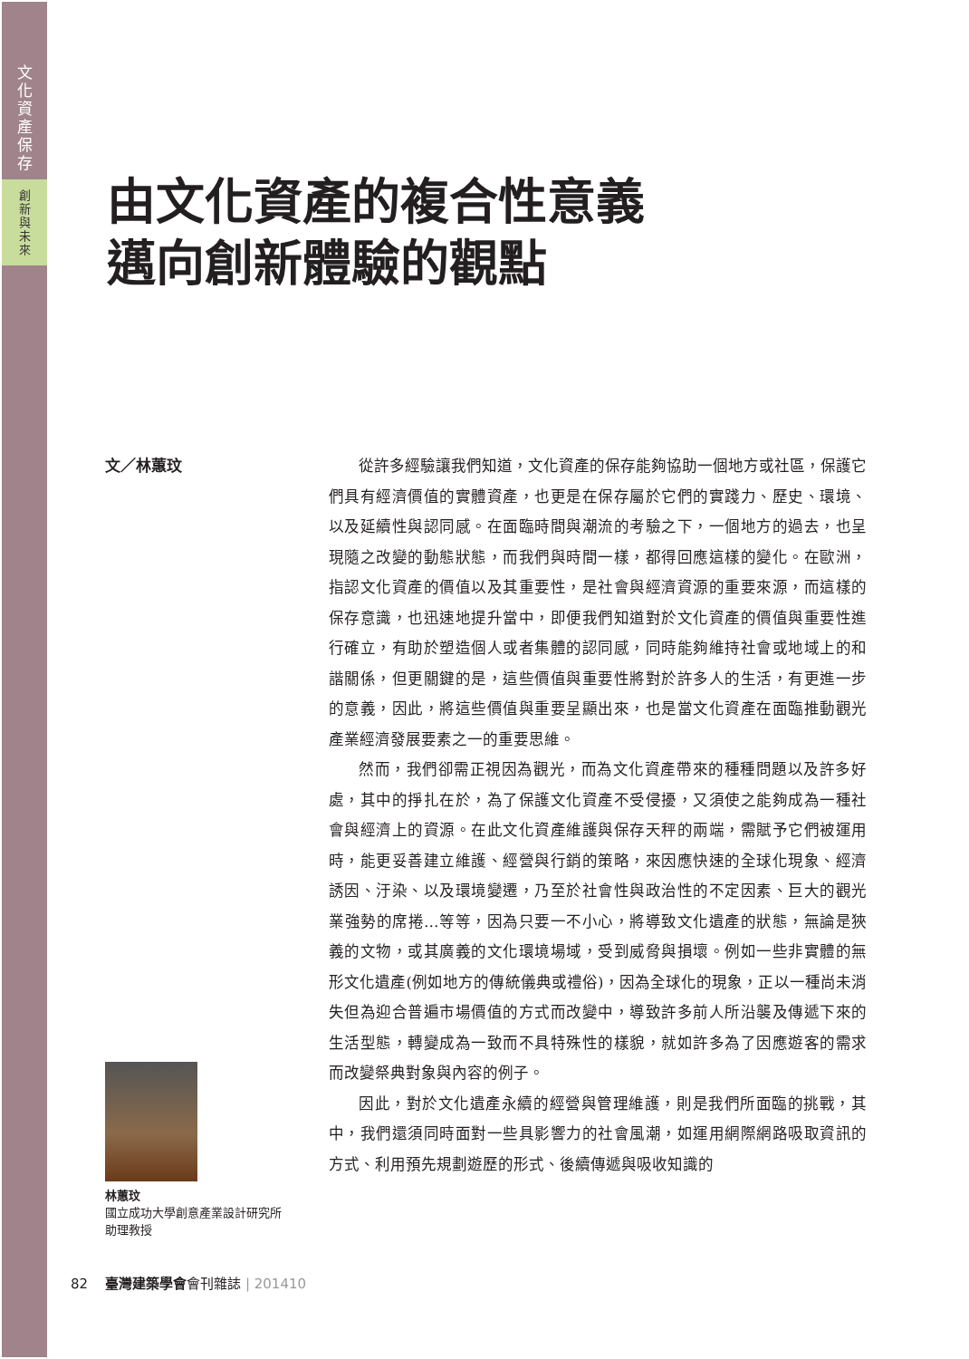文
化
資
產
保
存
創
新
與
未
來
由文化資產的複合性意義
邁向創新體驗的觀點
文／林蕙玟
從許多經驗讓我們知道，文化資產的保存能夠協助一個地方或社區，保護它們具有經濟價值的實體資產，也更是在保存屬於它們的實踐力、歷史、環境、以及延續性與認同感。在面臨時間與潮流的考驗之下，一個地方的過去，也呈現隨之改變的動態狀態，而我們與時間一樣，都得回應這樣的變化。在歐洲，指認文化資產的價值以及其重要性，是社會與經濟資源的重要來源，而這樣的保存意識，也迅速地提升當中，即便我們知道對於文化資產的價值與重要性進行確立，有助於塑造個人或者集體的認同感，同時能夠維持社會或地域上的和諧關係，但更關鍵的是，這些價值與重要性將對於許多人的生活，有更進一步的意義，因此，將這些價值與重要呈顯出來，也是當文化資產在面臨推動觀光產業經濟發展要素之一的重要思維。
然而，我們卻需正視因為觀光，而為文化資產帶來的種種問題以及許多好處，其中的掙扎在於，為了保護文化資產不受侵擾，又須使之能夠成為一種社會與經濟上的資源。在此文化資產維護與保存天秤的兩端，需賦予它們被運用時，能更妥善建立維護、經營與行銷的策略，來因應快速的全球化現象、經濟誘因、汙染、以及環境變遷，乃至於社會性與政治性的不定因素、巨大的觀光業強勢的席捲…等等，因為只要一不小心，將導致文化遺產的狀態，無論是狹義的文物，或其廣義的文化環境場域，受到威脅與損壞。例如一些非實體的無形文化遺產(例如地方的傳統儀典或禮俗)，因為全球化的現象，正以一種尚未消失但為迎合普遍市場價值的方式而改變中，導致許多前人所沿襲及傳遞下來的生活型態，轉變成為一致而不具特殊性的樣貌，就如許多為了因應遊客的需求而改變祭典對象與內容的例子。
因此，對於文化遺產永續的經營與管理維護，則是我們所面臨的挑戰，其中，我們還須同時面對一些具影響力的社會風潮，如運用網際網路吸取資訊的方式、利用預先規劃遊歷的形式、後續傳遞與吸收知識的
林蕙玟
國立成功大學創意產業設計研究所
助理教授
82 臺灣建築學會會刊雜誌 | 201410